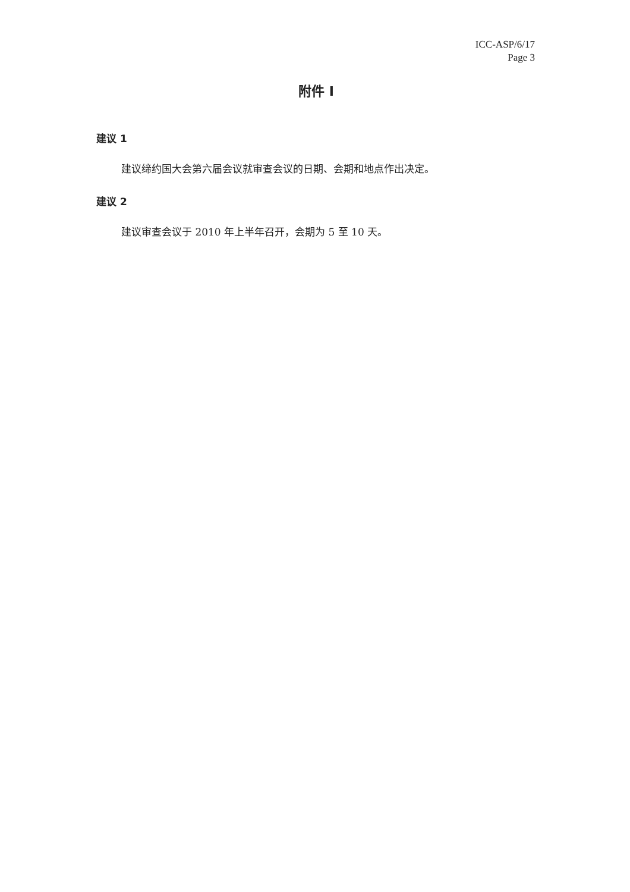ICC-ASP/6/17
Page 3
附件 I
建议 1
建议缔约国大会第六届会议就审查会议的日期、会期和地点作出决定。
建议 2
建议审查会议于 2010 年上半年召开，会期为 5 至 10 天。